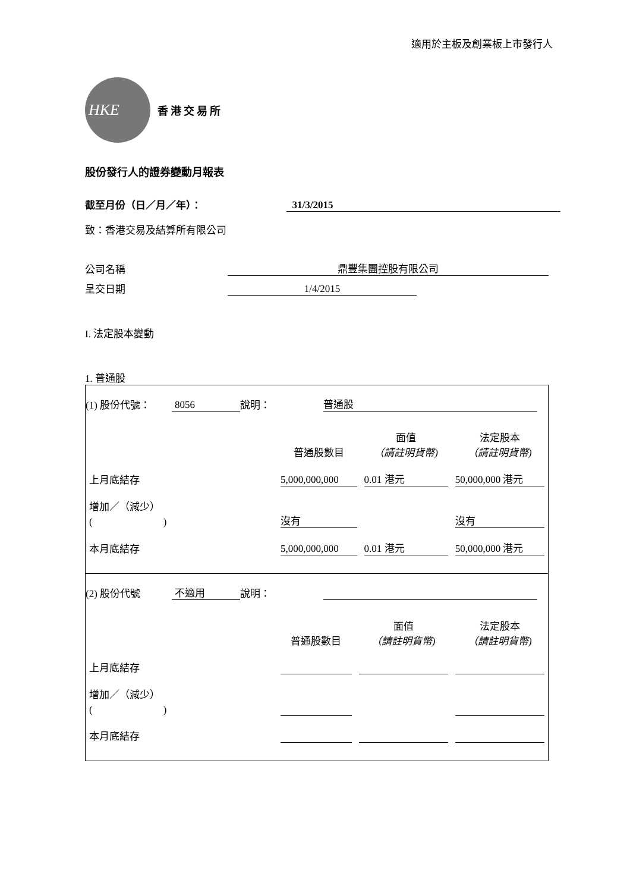適用於主板及創業板上市發行人
HKE
香港交易所
股份發行人的證券變動月報表
截至月份（日／月／年）： 31/3/2015
致：香港交易及結算所有限公司
公司名稱 鼎豐集團控股有限公司
呈交日期 1/4/2015
I. 法定股本變動
1. 普通股
(1) 股份代號： 8056 說明： 普通股
| | 普通股數目 | 面值 （請註明貨幣) | 法定股本 （請註明貨幣) |
| --- | --- | --- | --- |
| 上月底結存 | 5,000,000,000 | 0.01 港元 | 50,000,000 港元 |
| 增加／（減少） ( ) | 沒有 | | 沒有 |
| 本月底結存 | 5,000,000,000 | 0.01 港元 | 50,000,000 港元 |
(2) 股份代號 不適用 說明：
| | 普通股數目 | 面值 （請註明貨幣) | 法定股本 （請註明貨幣) |
| --- | --- | --- | --- |
| 上月底結存 | | | |
| 增加／（減少） ( ) | | | |
| 本月底結存 | | | |